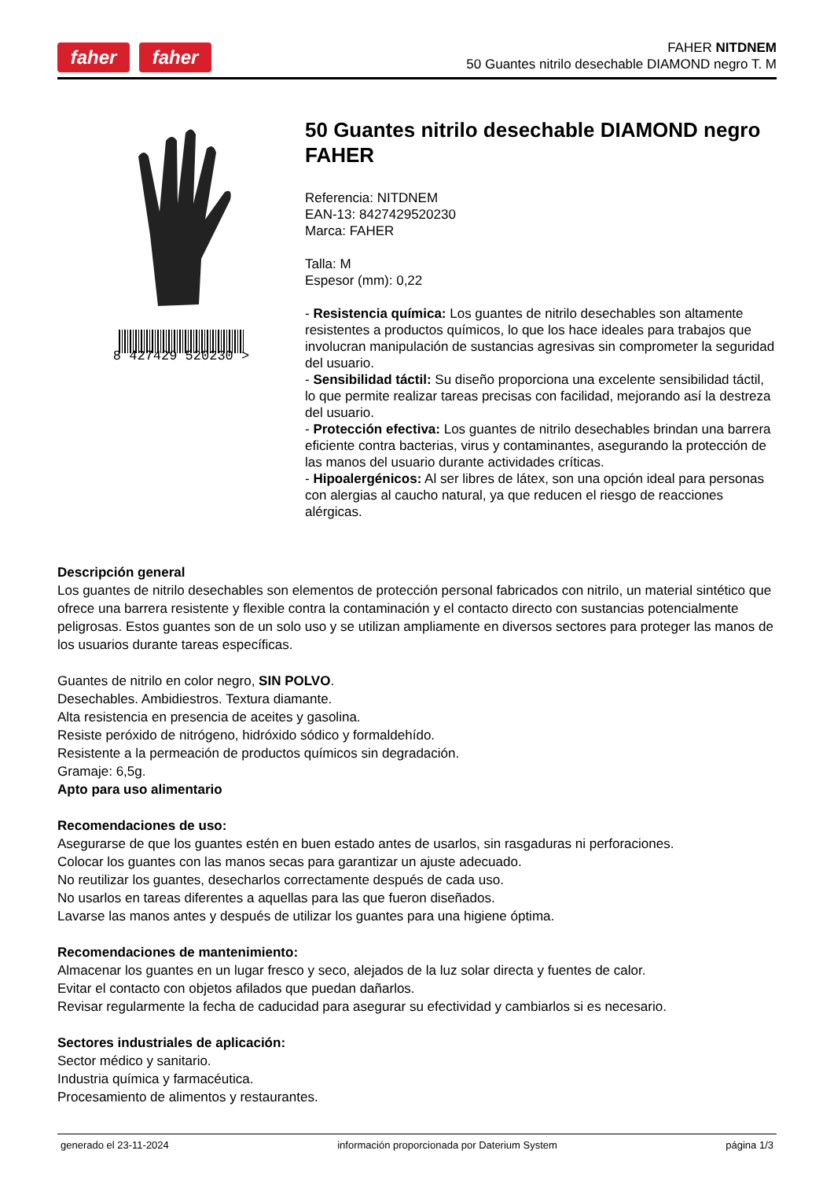faher faher
FAHER NITDNEM
50 Guantes nitrilo desechable DIAMOND negro T. M
8 427429 520230 >
50 Guantes nitrilo desechable DIAMOND negro FAHER
Referencia: NITDNEM
EAN-13: 8427429520230
Marca: FAHER
Talla: M
Espesor (mm): 0,22
- Resistencia química: Los guantes de nitrilo desechables son altamente resistentes a productos químicos, lo que los hace ideales para trabajos que involucran manipulación de sustancias agresivas sin comprometer la seguridad del usuario.
- Sensibilidad táctil: Su diseño proporciona una excelente sensibilidad táctil, lo que permite realizar tareas precisas con facilidad, mejorando así la destreza del usuario.
- Protección efectiva: Los guantes de nitrilo desechables brindan una barrera eficiente contra bacterias, virus y contaminantes, asegurando la protección de las manos del usuario durante actividades críticas.
- Hipoalergénicos: Al ser libres de látex, son una opción ideal para personas con alergias al caucho natural, ya que reducen el riesgo de reacciones alérgicas.
Descripción general
Los guantes de nitrilo desechables son elementos de protección personal fabricados con nitrilo, un material sintético que ofrece una barrera resistente y flexible contra la contaminación y el contacto directo con sustancias potencialmente peligrosas. Estos guantes son de un solo uso y se utilizan ampliamente en diversos sectores para proteger las manos de los usuarios durante tareas específicas.
Guantes de nitrilo en color negro, SIN POLVO.
Desechables. Ambidiestros. Textura diamante.
Alta resistencia en presencia de aceites y gasolina.
Resiste peróxido de nitrógeno, hidróxido sódico y formaldehído.
Resistente a la permeación de productos químicos sin degradación.
Gramaje: 6,5g.
Apto para uso alimentario
Recomendaciones de uso:
Asegurarse de que los guantes estén en buen estado antes de usarlos, sin rasgaduras ni perforaciones.
Colocar los guantes con las manos secas para garantizar un ajuste adecuado.
No reutilizar los guantes, desecharlos correctamente después de cada uso.
No usarlos en tareas diferentes a aquellas para las que fueron diseñados.
Lavarse las manos antes y después de utilizar los guantes para una higiene óptima.
Recomendaciones de mantenimiento:
Almacenar los guantes en un lugar fresco y seco, alejados de la luz solar directa y fuentes de calor.
Evitar el contacto con objetos afilados que puedan dañarlos.
Revisar regularmente la fecha de caducidad para asegurar su efectividad y cambiarlos si es necesario.
Sectores industriales de aplicación:
Sector médico y sanitario.
Industria química y farmacéutica.
Procesamiento de alimentos y restaurantes.
generado el 23-11-2024 información proporcionada por Daterium System página 1/3